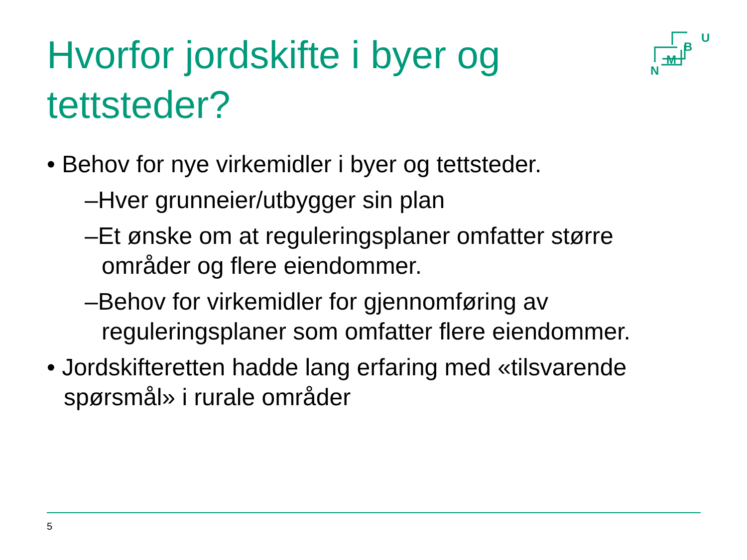Hvorfor jordskifte i byer og tettsteder?
U
B
M
N
• Behov for nye virkemidler i byer og tettsteder.
–Hver grunneier/utbygger sin plan
–Et ønske om at reguleringsplaner omfatter større områder og flere eiendommer.
–Behov for virkemidler for gjennomføring av reguleringsplaner som omfatter flere eiendommer.
• Jordskifteretten hadde lang erfaring med «tilsvarende spørsmål» i rurale områder
5